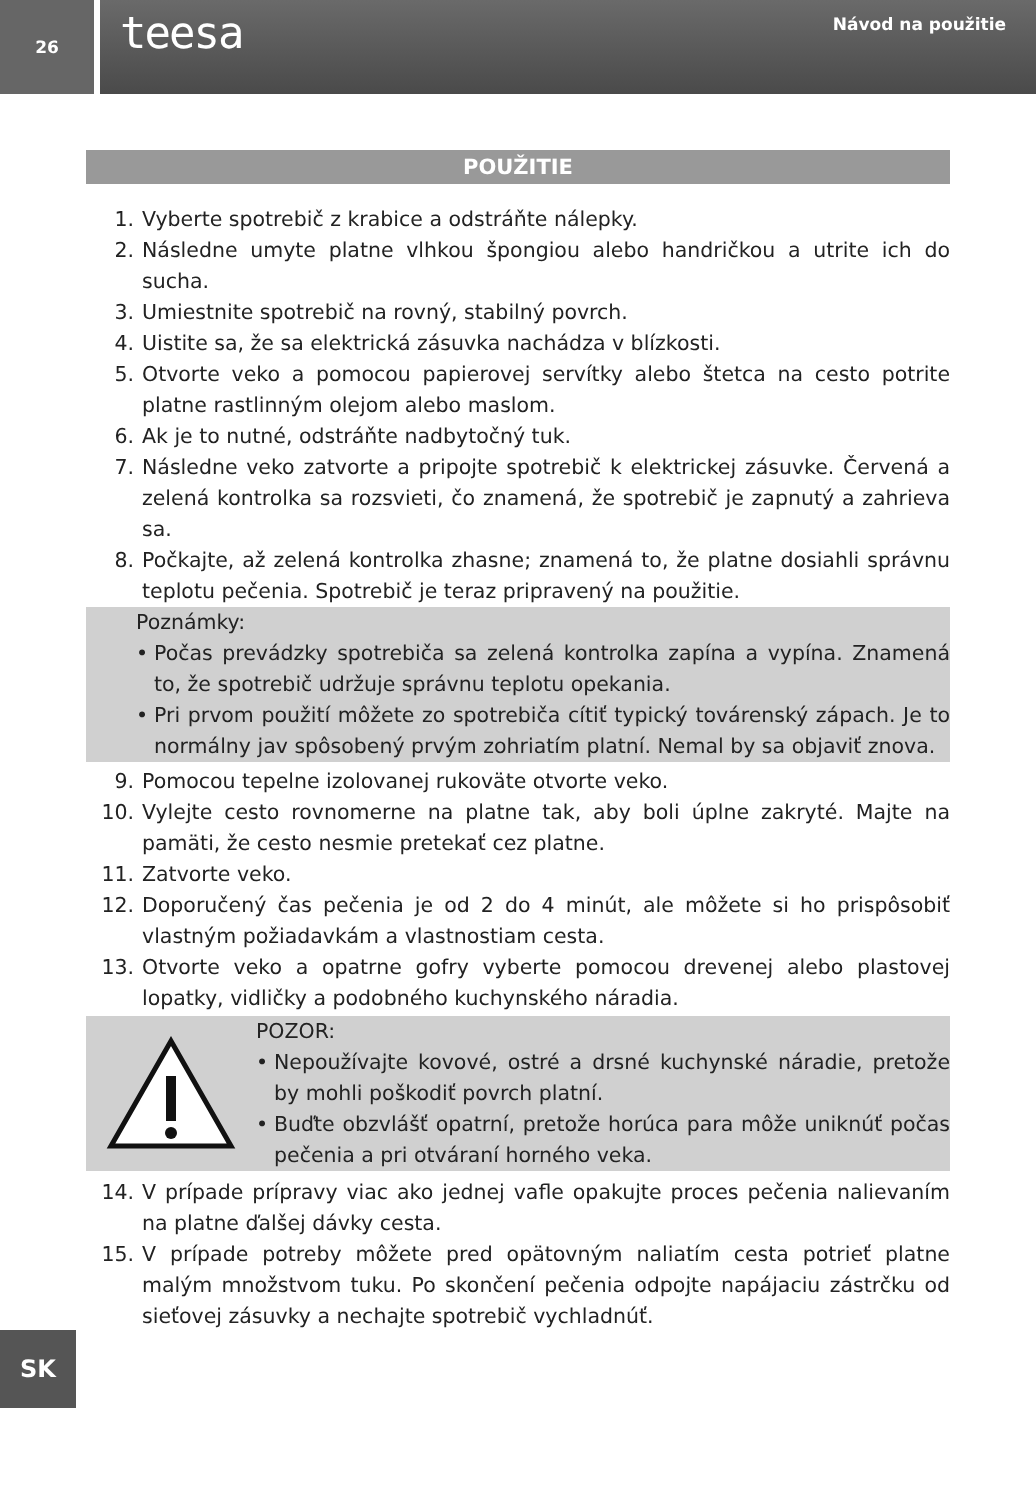26
teesa Návod na použitie
POUŽITIE
1. Vyberte spotrebič z krabice a odstráňte nálepky.
2. Následne umyte platne vlhkou špongiou alebo handričkou a utrite ich do sucha.
3. Umiestnite spotrebič na rovný, stabilný povrch.
4. Uistite sa, že sa elektrická zásuvka nachádza v blízkosti.
5. Otvorte veko a pomocou papierovej servítky alebo štetca na cesto potrite platne rastlinným olejom alebo maslom.
6. Ak je to nutné, odstráňte nadbytočný tuk.
7. Následne veko zatvorte a pripojte spotrebič k elektrickej zásuvke. Červená a zelená kontrolka sa rozsvieti, čo znamená, že spotrebič je zapnutý a zahrieva sa.
8. Počkajte, až zelená kontrolka zhasne; znamená to, že platne dosiahli správnu teplotu pečenia. Spotrebič je teraz pripravený na použitie.
Poznámky:
• Počas prevádzky spotrebiča sa zelená kontrolka zapína a vypína. Znamená to, že spotrebič udržuje správnu teplotu opekania.
• Pri prvom použití môžete zo spotrebiča cítiť typický továrenský zápach. Je to normálny jav spôsobený prvým zohriatím platní. Nemal by sa objaviť znova.
9. Pomocou tepelne izolovanej rukoväte otvorte veko.
10. Vylejte cesto rovnomerne na platne tak, aby boli úplne zakryté. Majte na pamäti, že cesto nesmie pretekať cez platne.
11. Zatvorte veko.
12. Doporučený čas pečenia je od 2 do 4 minút, ale môžete si ho prispôsobiť vlastným požiadavkám a vlastnostiam cesta.
13. Otvorte veko a opatrne gofry vyberte pomocou drevenej alebo plastovej lopatky, vidličky a podobného kuchynského náradia.
POZOR:
• Nepoužívajte kovové, ostré a drsné kuchynské náradie, pretože by mohli poškodiť povrch platní.
• Buďte obzvlášť opatrní, pretože horúca para môže uniknúť počas pečenia a pri otváraní horného veka.
14. V prípade prípravy viac ako jednej vafle opakujte proces pečenia nalievaním na platne ďalšej dávky cesta.
15. V prípade potreby môžete pred opätovným naliatím cesta potrieť platne malým množstvom tuku. Po skončení pečenia odpojte napájaciu zástrčku od sieťovej zásuvky a nechajte spotrebič vychladnúť.
SK